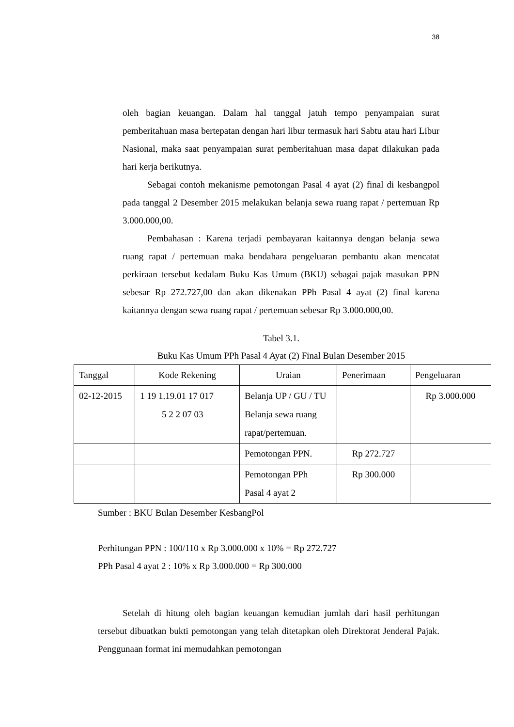38
oleh bagian keuangan. Dalam hal tanggal jatuh tempo penyampaian surat pemberitahuan masa bertepatan dengan hari libur termasuk hari Sabtu atau hari Libur Nasional, maka saat penyampaian surat pemberitahuan masa dapat dilakukan pada hari kerja berikutnya.
Sebagai contoh mekanisme pemotongan Pasal 4 ayat (2) final di kesbangpol pada tanggal 2 Desember 2015 melakukan belanja sewa ruang rapat / pertemuan Rp 3.000.000,00.
Pembahasan : Karena terjadi pembayaran kaitannya dengan belanja sewa ruang rapat / pertemuan maka bendahara pengeluaran pembantu akan mencatat perkiraan tersebut kedalam Buku Kas Umum (BKU) sebagai pajak masukan PPN sebesar Rp 272.727,00 dan akan dikenakan PPh Pasal 4 ayat (2) final karena kaitannya dengan sewa ruang rapat / pertemuan sebesar Rp 3.000.000,00.
Tabel 3.1.
Buku Kas Umum PPh Pasal 4 Ayat (2) Final Bulan Desember 2015
| Tanggal | Kode Rekening | Uraian | Penerimaan | Pengeluaran |
| 02-12-2015 | 1 19 1.19.01 17 017 5 2 2 07 03 | Belanja UP / GU / TU Belanja sewa ruang rapat/pertemuan. | | Rp 3.000.000 |
| | | Pemotongan PPN. | Rp 272.727 | |
| | | Pemotongan PPh Pasal 4 ayat 2 | Rp 300.000 | |
Sumber : BKU Bulan Desember KesbangPol
Perhitungan PPN : 100/110 x Rp 3.000.000 x 10% = Rp 272.727
PPh Pasal 4 ayat 2 : 10% x Rp 3.000.000 = Rp 300.000
Setelah di hitung oleh bagian keuangan kemudian jumlah dari hasil perhitungan tersebut dibuatkan bukti pemotongan yang telah ditetapkan oleh Direktorat Jenderal Pajak. Penggunaan format ini memudahkan pemotongan